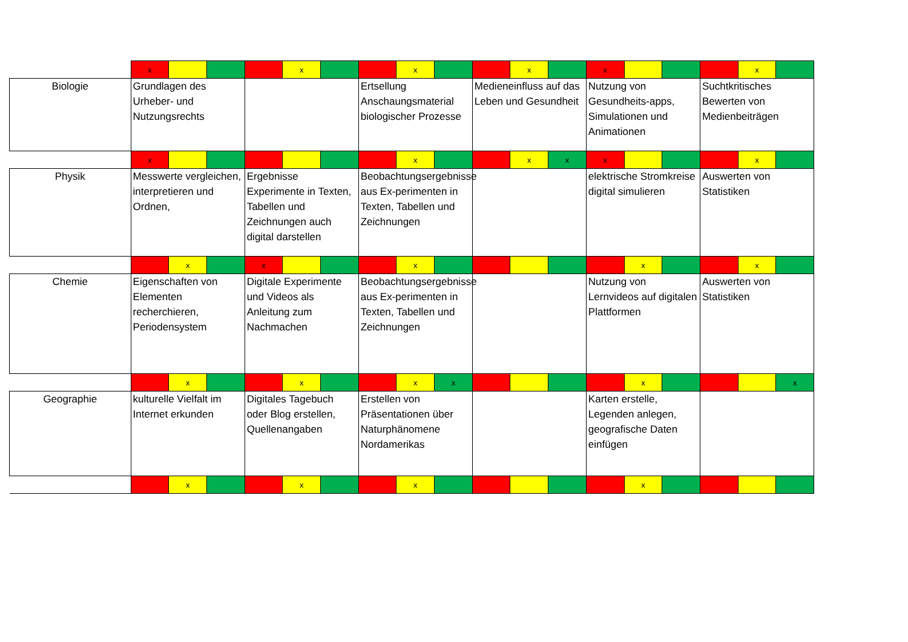| | x | | | | x | | | x | | | x | | x | | | | x | |
| Biologie | Grundlagen des Urheber- und Nutzungsrechts | | | | | | Ertsellung Anschaungsmaterial biologischer Prozesse | | | Medieneinfluss auf das Leben und Gesundheit | | | Nutzung von Gesundheits-apps, Simulationen und Animationen | | | Suchtkritisches Bewerten von Medienbeiträgen | | |
| | x | | | | | | | x | | | x | x | x | | | | x | |
| Physik | Messwerte vergleichen, interpretieren und Ordnen, | | | Ergebnisse Experimente in Texten, Tabellen und Zeichnungen auch digital darstellen | | | Beobachtungsergebnisse aus Ex-perimenten in Texten, Tabellen und Zeichnungen | | | | | | elektrische Stromkreise digital simulieren | | | Auswerten von Statistiken | | |
| | | x | | x | | | | x | | | | | | x | | | x | |
| Chemie | Eigenschaften von Elementen recherchieren, Periodensystem | | | Digitale Experimente und Videos als Anleitung zum Nachmachen | | | Beobachtungsergebnisse aus Ex-perimenten in Texten, Tabellen und Zeichnungen | | | | | | Nutzung von Lernvideos auf digitalen Plattformen | | | Auswerten von Statistiken | | |
| | | x | | | x | | | x | x | | | | | x | | | | x |
| Geographie | kulturelle Vielfalt im Internet erkunden | | | Digitales Tagebuch oder Blog erstellen, Quellenangaben | | | Erstellen von Präsentationen über Naturphänomene Nordamerikas | | | | | | Karten erstelle, Legenden anlegen, geografische Daten einfügen | | | | | |
| | | x | | | x | | | x | | | | | | x | | | | |